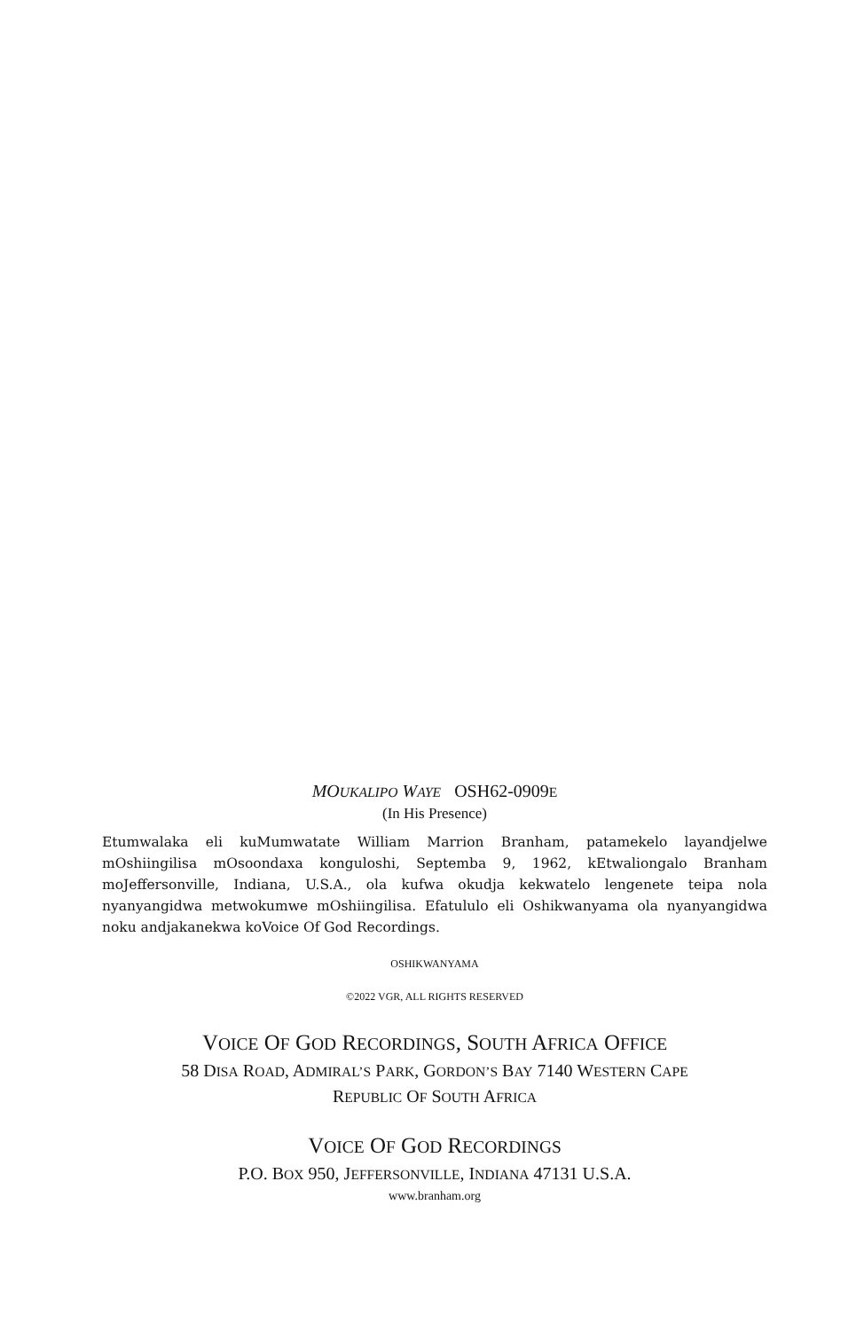MOUKALIPO WAYE OSH62-0909E
(In His Presence)
Etumwalaka eli kuMumwatate William Marrion Branham, patamekelo layandjelwe mOshiingilisa mOsoondaxa konguloshi, Septemba 9, 1962, kEtwaliongalo Branham moJeffersonville, Indiana, U.S.A., ola kufwa okudja kekwatelo lengenete teipa nola nyanyangidwa metwokumwe mOshiingilisa. Efatululo eli Oshikwanyama ola nyanyangidwa noku andjakanekwa koVoice Of God Recordings.
OSHIKWANYAMA
©2022 VGR, ALL RIGHTS RESERVED
VOICE OF GOD RECORDINGS, SOUTH AFRICA OFFICE
58 DISA ROAD, ADMIRAL’S PARK, GORDON’S BAY 7140 WESTERN CAPE
REPUBLIC OF SOUTH AFRICA
VOICE OF GOD RECORDINGS
P.O. BOX 950, JEFFERSONVILLE, INDIANA 47131 U.S.A.
www.branham.org